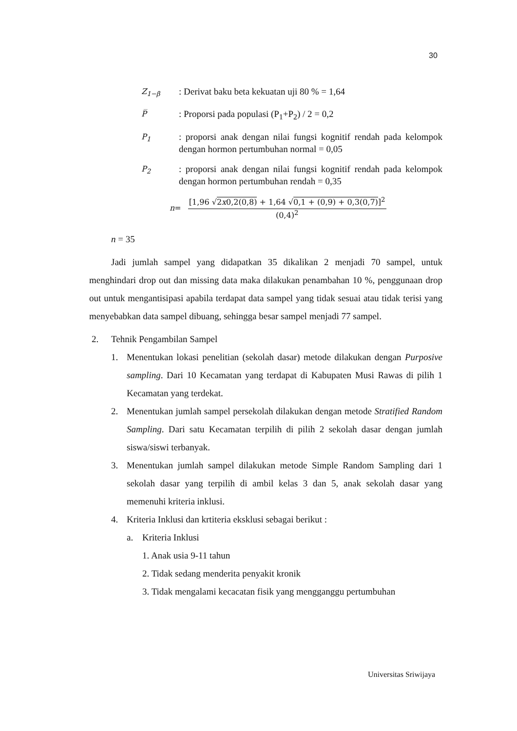30
Z<sub>1−β</sub>
: Derivat baku beta kekuatan uji 80 % = 1,64
P̅
: Proporsi pada populasi (P<sub>1</sub>+P<sub>2</sub>) / 2 = 0,2
P<sub>1</sub>
: proporsi anak dengan nilai fungsi kognitif rendah pada kelompok dengan hormon pertumbuhan normal = 0,05
P<sub>2</sub>
: proporsi anak dengan nilai fungsi kognitif rendah pada kelompok dengan hormon pertumbuhan rendah = 0,35
n =
[1,96 √2x0,2(0,8) + 1,64 √0,1 + (0,9) + 0,3(0,7)]<sup>2</sup>
(0,4)<sup>2</sup>
n = 35
Jadi jumlah sampel yang didapatkan 35 dikalikan 2 menjadi 70 sampel, untuk menghindari drop out dan missing data maka dilakukan penambahan 10 %, penggunaan drop out untuk mengantisipasi apabila terdapat data sampel yang tidak sesuai atau tidak terisi yang menyebabkan data sampel dibuang, sehingga besar sampel menjadi 77 sampel.
2. Tehnik Pengambilan Sampel
1.
Menentukan lokasi penelitian (sekolah dasar) metode dilakukan dengan Purposive sampling. Dari 10 Kecamatan yang terdapat di Kabupaten Musi Rawas di pilih 1 Kecamatan yang terdekat.
2.
Menentukan jumlah sampel persekolah dilakukan dengan metode Stratified Random Sampling. Dari satu Kecamatan terpilih di pilih 2 sekolah dasar dengan jumlah siswa/siswi terbanyak.
3.
Menentukan jumlah sampel dilakukan metode Simple Random Sampling dari 1 sekolah dasar yang terpilih di ambil kelas 3 dan 5, anak sekolah dasar yang memenuhi kriteria inklusi.
4.
Kriteria Inklusi dan krtiteria eksklusi sebagai berikut :
a. Kriteria Inklusi
1. Anak usia 9-11 tahun
2. Tidak sedang menderita penyakit kronik
3. Tidak mengalami kecacatan fisik yang mengganggu pertumbuhan
Universitas Sriwijaya